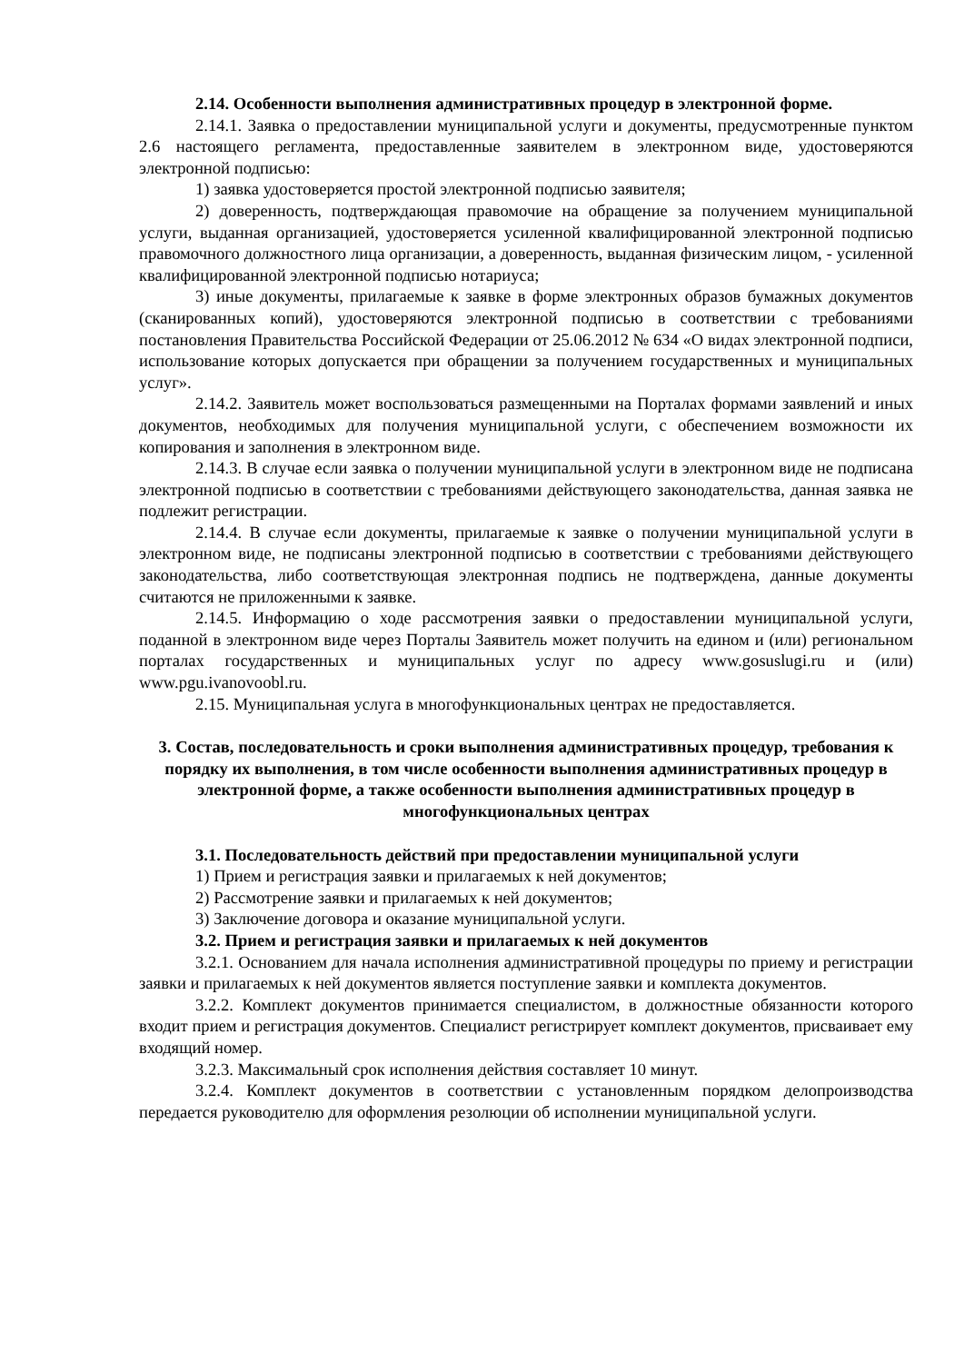2.14. Особенности выполнения административных процедур в электронной форме.
2.14.1. Заявка о предоставлении муниципальной услуги и документы, предусмотренные пунктом 2.6 настоящего регламента, предоставленные заявителем в электронном виде, удостоверяются электронной подписью:
1) заявка удостоверяется простой электронной подписью заявителя;
2) доверенность, подтверждающая правомочие на обращение за получением муниципальной услуги, выданная организацией, удостоверяется усиленной квалифицированной электронной подписью правомочного должностного лица организации, а доверенность, выданная физическим лицом, - усиленной квалифицированной электронной подписью нотариуса;
3) иные документы, прилагаемые к заявке в форме электронных образов бумажных документов (сканированных копий), удостоверяются электронной подписью в соответствии с требованиями постановления Правительства Российской Федерации от 25.06.2012 № 634 «О видах электронной подписи, использование которых допускается при обращении за получением государственных и муниципальных услуг».
2.14.2. Заявитель может воспользоваться размещенными на Порталах формами заявлений и иных документов, необходимых для получения муниципальной услуги, с обеспечением возможности их копирования и заполнения в электронном виде.
2.14.3. В случае если заявка о получении муниципальной услуги в электронном виде не подписана электронной подписью в соответствии с требованиями действующего законодательства, данная заявка не подлежит регистрации.
2.14.4. В случае если документы, прилагаемые к заявке о получении муниципальной услуги в электронном виде, не подписаны электронной подписью в соответствии с требованиями действующего законодательства, либо соответствующая электронная подпись не подтверждена, данные документы считаются не приложенными к заявке.
2.14.5. Информацию о ходе рассмотрения заявки о предоставлении муниципальной услуги, поданной в электронном виде через Порталы Заявитель может получить на едином и (или) региональном порталах государственных и муниципальных услуг по адресу www.gosuslugi.ru и (или) www.pgu.ivanovoobl.ru.
2.15. Муниципальная услуга в многофункциональных центрах не предоставляется.
3. Состав, последовательность и сроки выполнения административных процедур, требования к порядку их выполнения, в том числе особенности выполнения административных процедур в электронной форме, а также особенности выполнения административных процедур в многофункциональных центрах
3.1. Последовательность действий при предоставлении муниципальной услуги
1) Прием и регистрация заявки и прилагаемых к ней документов;
2) Рассмотрение заявки и прилагаемых к ней документов;
3) Заключение договора и оказание муниципальной услуги.
3.2. Прием и регистрация заявки и прилагаемых к ней документов
3.2.1. Основанием для начала исполнения административной процедуры по приему и регистрации заявки и прилагаемых к ней документов является поступление заявки и комплекта документов.
3.2.2. Комплект документов принимается специалистом, в должностные обязанности которого входит прием и регистрация документов. Специалист регистрирует комплект документов, присваивает ему входящий номер.
3.2.3. Максимальный срок исполнения действия составляет 10 минут.
3.2.4. Комплект документов в соответствии с установленным порядком делопроизводства передается руководителю для оформления резолюции об исполнении муниципальной услуги.